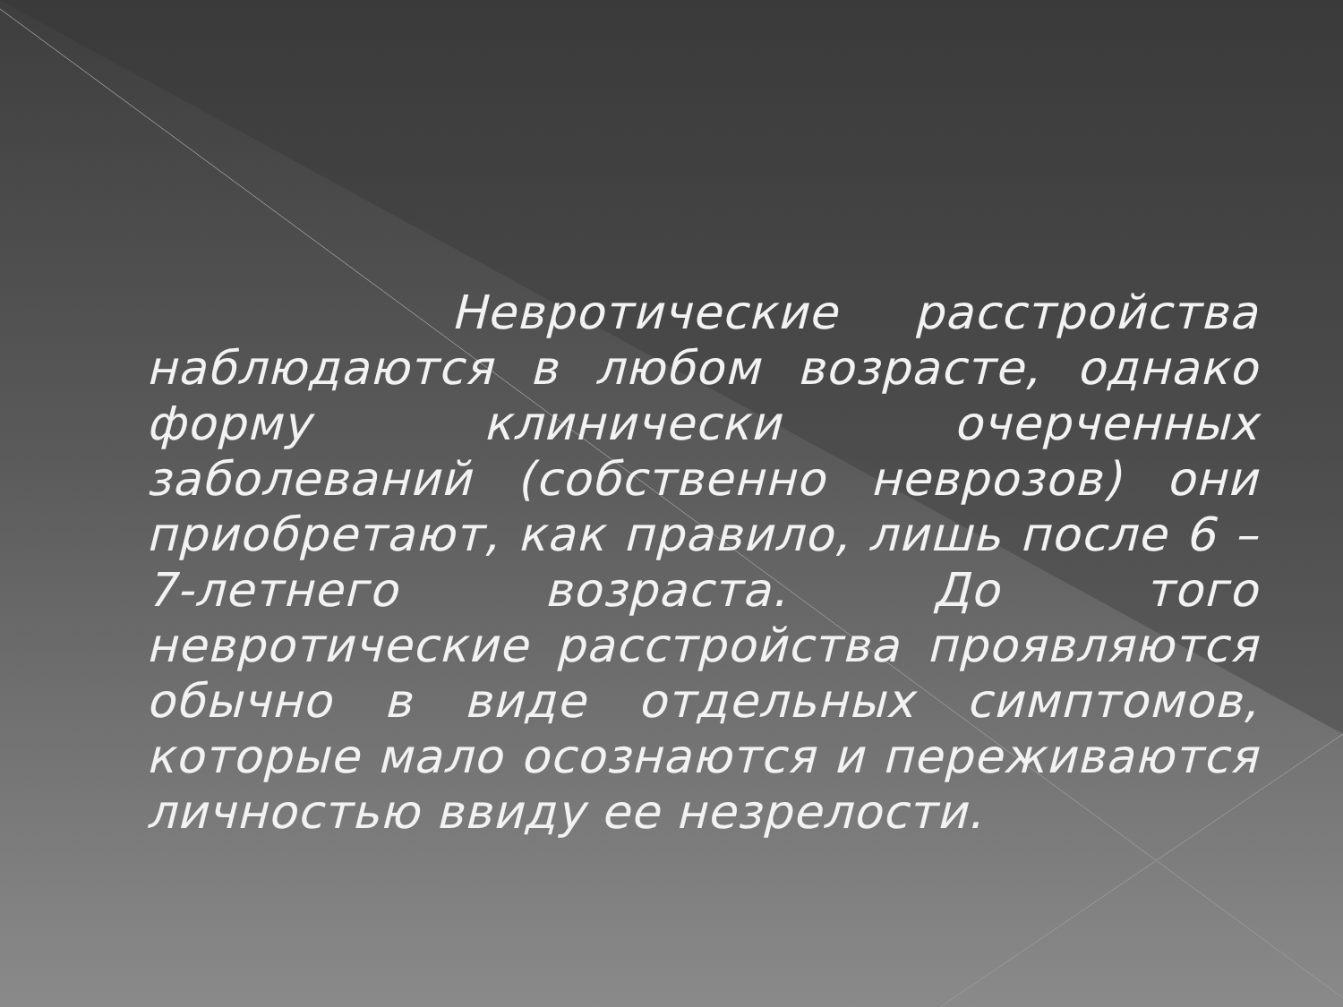Невротические расстройства наблюдаются в любом возрасте, однако форму клинически очерченных заболеваний (собственно неврозов) они приобретают, как правило, лишь после 6 – 7-летнего возраста. До того невротические расстройства проявляются обычно в виде отдельных симптомов, которые мало осознаются и переживаются личностью ввиду ее незрелости.